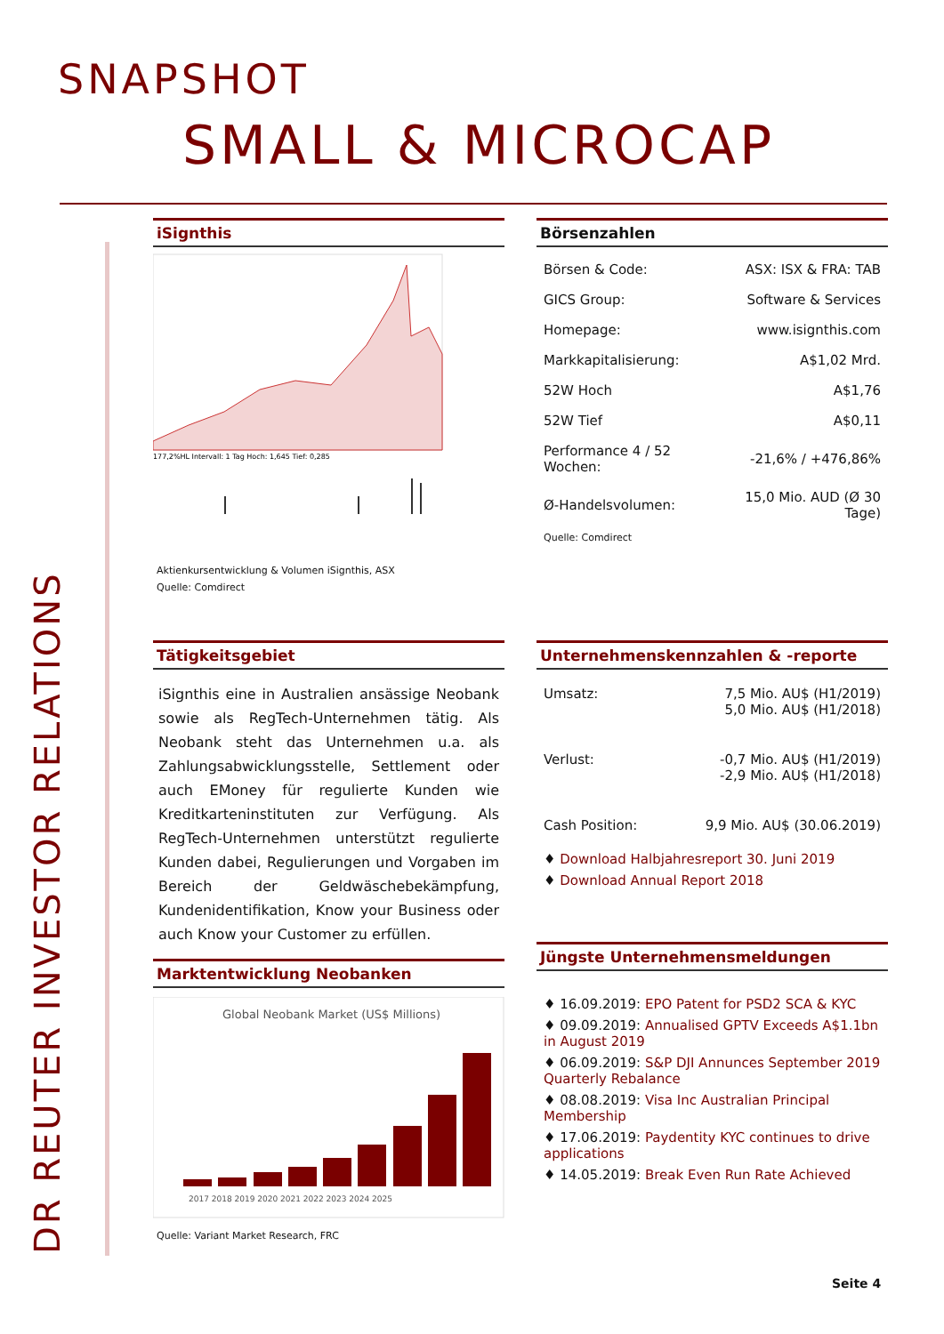SNAPSHOT
SMALL & MICROCAP
DR REUTER INVESTOR RELATIONS
iSignthis
177,2%HL Intervall: 1 Tag Hoch: 1,645 Tief: 0,285
Aktienkursentwicklung & Volumen iSignthis, ASX
Quelle: Comdirect
Börsenzahlen
| Börsen & Code: | ASX: ISX & FRA: TAB |
| GICS Group: | Software & Services |
| Homepage: | www.isignthis.com |
| Markkapitalisierung: | A$1,02 Mrd. |
| 52W Hoch | A$1,76 |
| 52W Tief | A$0,11 |
| Performance 4 / 52 Wochen: | -21,6% / +476,86% |
| Ø-Handelsvolumen: | 15,0 Mio. AUD (Ø 30 Tage) |
Quelle: Comdirect
Tätigkeitsgebiet
iSignthis eine in Australien ansässige Neobank sowie als RegTech-Unternehmen tätig. Als Neobank steht das Unternehmen u.a. als Zahlungsabwicklungsstelle, Settlement oder auch EMoney für regulierte Kunden wie Kreditkarteninstituten zur Verfügung. Als RegTech-Unternehmen unterstützt regulierte Kunden dabei, Regulierungen und Vorgaben im Bereich der Geldwäschebekämpfung, Kundenidentifikation, Know your Business oder auch Know your Customer zu erfüllen.
Marktentwicklung Neobanken
Global Neobank Market (US$ Millions)
2017 2018 2019 2020 2021 2022 2023 2024 2025
Quelle: Variant Market Research, FRC
Unternehmenskennzahlen & -reporte
| Umsatz: | 7,5 Mio. AU$ (H1/2019) 5,0 Mio. AU$ (H1/2018) |
| Verlust: | -0,7 Mio. AU$ (H1/2019) -2,9 Mio. AU$ (H1/2018) |
| Cash Position: | 9,9 Mio. AU$ (30.06.2019) |
♦ Download Halbjahresreport 30. Juni 2019
♦ Download Annual Report 2018
Jüngste Unternehmensmeldungen
♦ 16.09.2019: EPO Patent for PSD2 SCA & KYC
♦ 09.09.2019: Annualised GPTV Exceeds A$1.1bn in August 2019
♦ 06.09.2019: S&P DJI Annunces September 2019 Quarterly Rebalance
♦ 08.08.2019: Visa Inc Australian Principal Membership
♦ 17.06.2019: Paydentity KYC continues to drive applications
♦ 14.05.2019: Break Even Run Rate Achieved
Seite 4